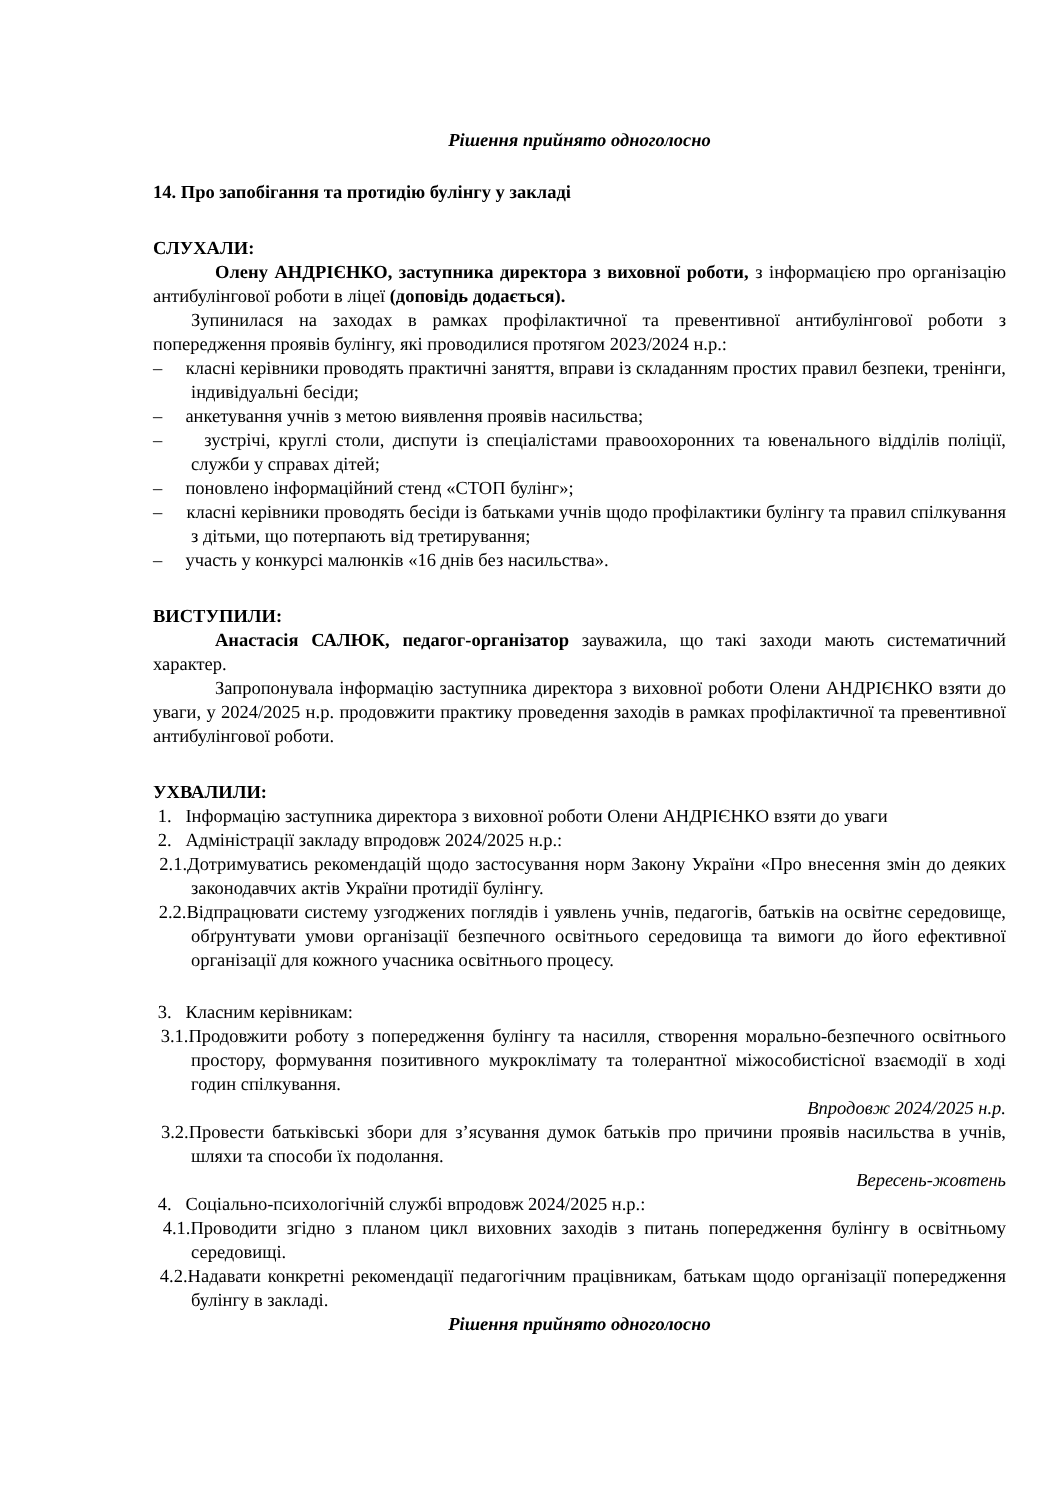Рішення прийнято одноголосно
14. Про запобігання та протидію булінгу у закладі
СЛУХАЛИ:
Олену АНДРІЄНКО, заступника директора з виховної роботи, з інформацією про організацію антибулінгової роботи в ліцеї (доповідь додається).
Зупинилася на заходах в рамках профілактичної та превентивної антибулінгової роботи з попередження проявів булінгу, які проводилися протягом 2023/2024 н.р.:
– класні керівники проводять практичні заняття, вправи із складанням простих правил безпеки, тренінги, індивідуальні бесіди;
– анкетування учнів з метою виявлення проявів насильства;
– зустрічі, круглі столи, диспути із спеціалістами правоохоронних та ювенального відділів поліції, служби у справах дітей;
– поновлено інформаційний стенд «СТОП булінг»;
– класні керівники проводять бесіди із батьками учнів щодо профілактики булінгу та правил спілкування з дітьми, що потерпають від третирування;
– участь у конкурсі малюнків «16 днів без насильства».
ВИСТУПИЛИ:
Анастасія САЛЮК, педагог-організатор зауважила, що такі заходи мають систематичний характер.
Запропонувала інформацію заступника директора з виховної роботи Олени АНДРІЄНКО взяти до уваги, у 2024/2025 н.р. продовжити практику проведення заходів в рамках профілактичної та превентивної антибулінгової роботи.
УХВАЛИЛИ:
1. Інформацію заступника директора з виховної роботи Олени АНДРІЄНКО взяти до уваги
2. Адміністрації закладу впродовж 2024/2025 н.р.:
2.1.Дотримуватись рекомендацій щодо застосування норм Закону України «Про внесення змін до деяких законодавчих актів України протидії булінгу.
2.2.Відпрацювати систему узгоджених поглядів і уявлень учнів, педагогів, батьків на освітнє середовище, обґрунтувати умови організації безпечного освітнього середовища та вимоги до його ефективної організації для кожного учасника освітнього процесу.
3. Класним керівникам:
3.1.Продовжити роботу з попередження булінгу та насилля, створення морально-безпечного освітнього простору, формування позитивного мукроклімату та толерантної міжособистісної взаємодії в ході годин спілкування.
Впродовж 2024/2025 н.р.
3.2.Провести батьківські збори для з’ясування думок батьків про причини проявів насильства в учнів, шляхи та способи їх подолання.
Вересень-жовтень
4. Соціально-психологічній службі впродовж 2024/2025 н.р.:
4.1.Проводити згідно з планом цикл виховних заходів з питань попередження булінгу в освітньому середовищі.
4.2.Надавати конкретні рекомендації педагогічним працівникам, батькам щодо організації попередження булінгу в закладі.
Рішення прийнято одноголосно